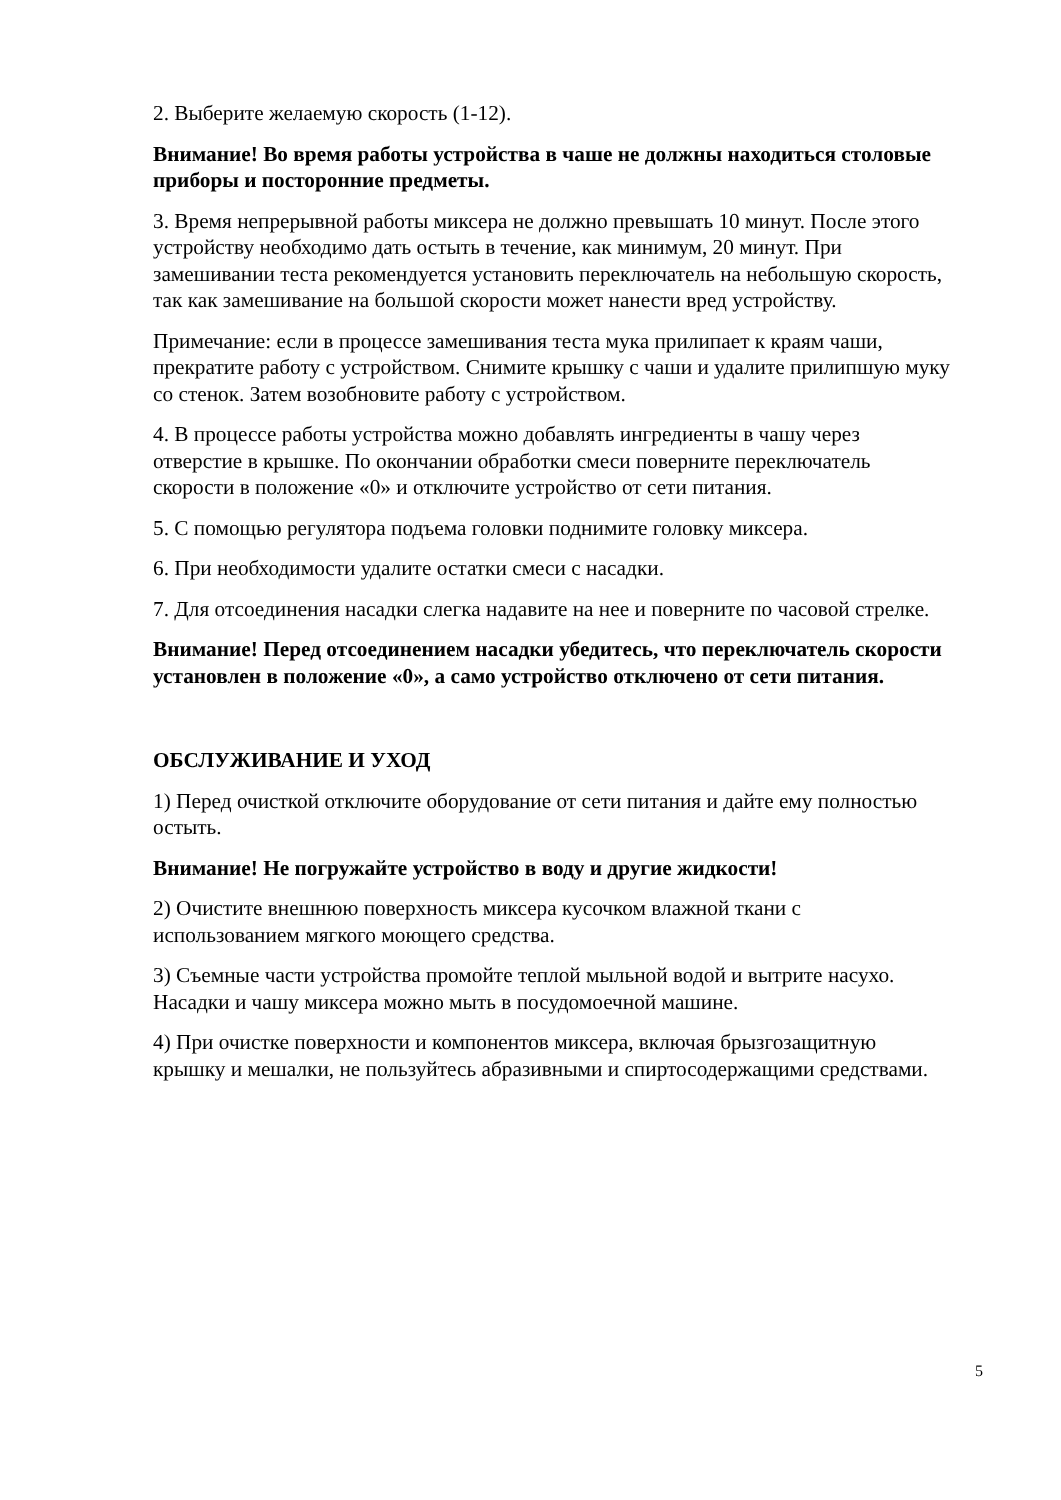2. Выберите желаемую скорость (1-12).
Внимание! Во время работы устройства в чаше не должны находиться столовые приборы и посторонние предметы.
3. Время непрерывной работы миксера не должно превышать 10 минут. После этого устройству необходимо дать остыть в течение, как минимум, 20 минут. При замешивании теста рекомендуется установить переключатель на небольшую скорость, так как замешивание на большой скорости может нанести вред устройству.
Примечание: если в процессе замешивания теста мука прилипает к краям чаши, прекратите работу с устройством. Снимите крышку с чаши и удалите прилипшую муку со стенок. Затем возобновите работу с устройством.
4. В процессе работы устройства можно добавлять ингредиенты в чашу через отверстие в крышке. По окончании обработки смеси поверните переключатель скорости в положение «0» и отключите устройство от сети питания.
5. С помощью регулятора подъема головки поднимите головку миксера.
6. При необходимости удалите остатки смеси с насадки.
7. Для отсоединения насадки слегка надавите на нее и поверните по часовой стрелке.
Внимание! Перед отсоединением насадки убедитесь, что переключатель скорости установлен в положение «0», а само устройство отключено от сети питания.
ОБСЛУЖИВАНИЕ И УХОД
1) Перед очисткой отключите оборудование от сети питания и дайте ему полностью остыть.
Внимание! Не погружайте устройство в воду и другие жидкости!
2) Очистите внешнюю поверхность миксера кусочком влажной ткани с использованием мягкого моющего средства.
3) Съемные части устройства промойте теплой мыльной водой и вытрите насухо. Насадки и чашу миксера можно мыть в посудомоечной машине.
4) При очистке поверхности и компонентов миксера, включая брызгозащитную крышку и мешалки, не пользуйтесь абразивными и спиртосодержащими средствами.
5